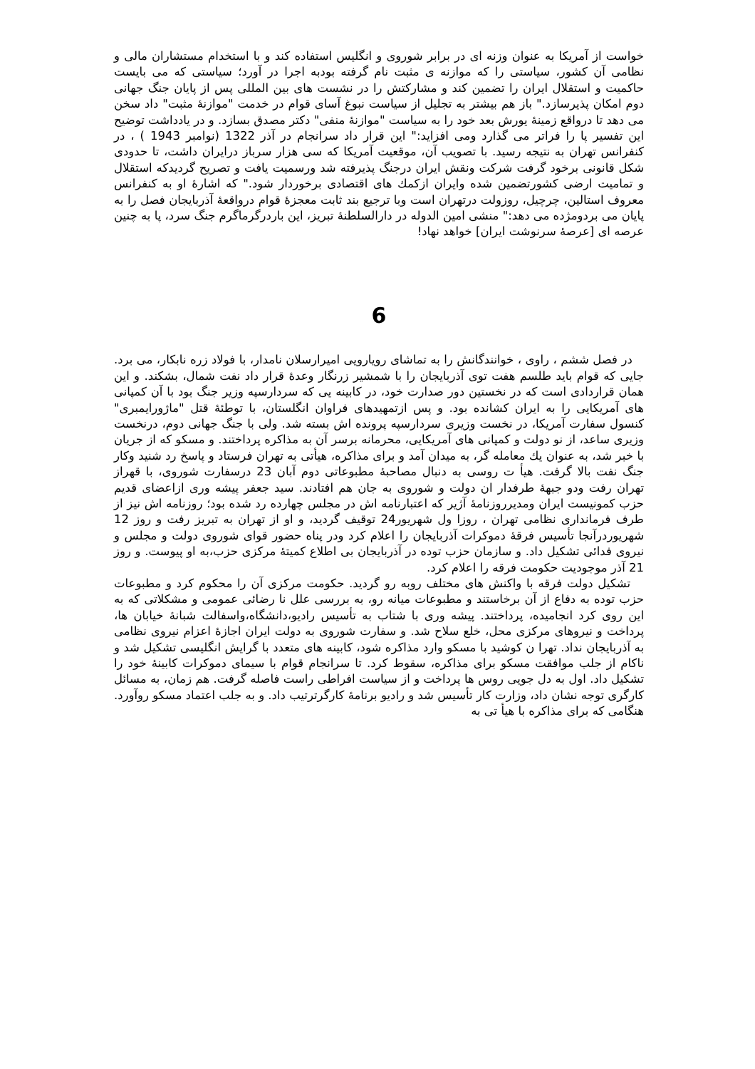خواست از آمریکا به عنوان وزنه ای در برابر شوروی و انگلیس استفاده کند و با استخدام مستشاران مالی و نظامی آن کشور، سیاستی را که موازنه ی مثبت نام گرفته بودبه اجرا در آورد؛ سیاستی که می بایست حاکمیت و استقلال ایران را تضمین کند و مشارکتش را در نشست های بین المللی پس از پایان جنگ جهانی دوم امکان پذیرسازد." باز هم بیشتر به تجلیل از سیاست نبوغ آسای قوام در خدمت "موازنۀ مثبت" داد سخن می دهد تا درواقع زمینۀ یورش بعد خود را به سیاست "موازنۀ منفی" دکتر مصدق بسازد. و در یادداشت توضیح این تفسیر پا را فراتر می گذارد ومی افزاید:" این قرار داد سرانجام در آذر 1322 (نوامبر 1943 ) ، در کنفرانس تهران به نتیجه رسید. با تصویب آن، موقعیت آمریکا که سی هزار سرباز درایران داشت، تا حدودی شکل قانونی برخود گرفت شرکت ونقش ایران درجنگ پذیرفته شد ورسمیت یافت و تصریح گردیدکه استقلال و تمامیت ارضی کشورتضمین شده وایران ازکمك های اقتصادی برخوردار شود." که اشارۀ او به کنفرانس معروف استالین، چرچیل، روزولت درتهران است وبا ترجیع بند ثابت معجزۀ قوام درواقعۀ آذربایجان فصل را به پایان می بردومژده می دهد:" منشی امین الدوله در دارالسلطنۀ تبریز، این باردرگرماگرم جنگ سرد، پا به چنین عرصه ای [عرصۀ سرنوشت ایران] خواهد نهاد!
6
در فصل ششم ، راوی ، خوانندگانش را به تماشای رویارویی امیرارسلان نامدار، با فولاد زره نابکار، می برد. جایی که قوام باید طلسم هفت توی آذربایجان را با شمشیر زرنگار وعدۀ قرار داد نفت شمال، بشکند. و این همان قراردادی است که در نخستین دور صدارت خود، در کابینه یی که سردارسپه وزیر جنگ بود با آن کمپانی های آمریکایی را به ایران کشانده بود. و پس ازتمهیدهای فراوان انگلستان، با توطئۀ قتل "ماژورایمبری" کنسول سفارت آمریکا، در نخست وزیری سردارسپه پرونده اش بسته شد. ولی با جنگ جهانی دوم، درنخست وزیری ساعد، از نو دولت و کمپانی های آمریکایی، محرمانه برسر آن به مذاکره پرداختند. و مسکو که از جریان با خبر شد، به عنوان یك معامله گر، به میدان آمد و برای مذاکره، هیأتی به تهران فرستاد و پاسخ رد شنید وکار جنگ نفت بالا گرفت. هیأ ت روسی به دنبال مصاحبۀ مطبوعاتی دوم آبان 23 درسفارت شوروی، با قهراز تهران رفت ودو جبهۀ طرفدار ان دولت و شوروی به جان هم افتادند. سید جعفر پیشه وری ازاعضای قدیم حزب کمونیست ایران ومدیرروزنامۀ آژیر که اعتبارنامه اش در مجلس چهارده رد شده بود؛ روزنامه اش نیز از طرف فرمانداری نظامی تهران ، روزا ول شهریور24 توقیف گردید، و او از تهران به تبریز رفت و روز 12 شهریوردرآنجا تأسیس فرقۀ دموکرات آذربایجان را اعلام کرد ودر پناه حضور قوای شوروی دولت و مجلس و نیروی فدائی تشکیل داد. و سازمان حزب توده در آذربایجان بی اطلاع کمیتۀ مرکزی حزب،به او پیوست. و روز 21 آذر موجودیت حکومت فرقه را اعلام کرد.
تشکیل دولت فرقه با واکنش های مختلف روبه رو گردید. حکومت مرکزی آن را محکوم کرد و مطبوعات حزب توده به دفاع از آن برخاستند و مطبوعات میانه رو، به بررسی علل نا رضائی عمومی و مشکلاتی که به این روی کرد انجامیده، پرداختند. پیشه وری با شتاب به تأسیس رادیو،دانشگاه،واسفالت شبانۀ خیابان ها، پرداخت و نیروهای مرکزی محل، خلع سلاح شد. و سفارت شوروی به دولت ایران اجازۀ اعزام نیروی نظامی به آذربایجان نداد. تهرا ن کوشید با مسکو وارد مذاکره شود، کابینه های متعدد با گرایش انگلیسی تشکیل شد و ناکام از جلب موافقت مسکو برای مذاکره، سقوط کرد. تا سرانجام قوام با سیمای دموکرات کابینۀ خود را تشکیل داد. اول به دل جویی روس ها پرداخت و از سیاست افراطی راست فاصله گرفت. هم زمان، به مسائل کارگری توجه نشان داد، وزارت کار تأسیس شد و رادیو برنامۀ کارگرترتیب داد. و به جلب اعتماد مسکو روآورد. هنگامی که برای مذاکره با هیأ تی به